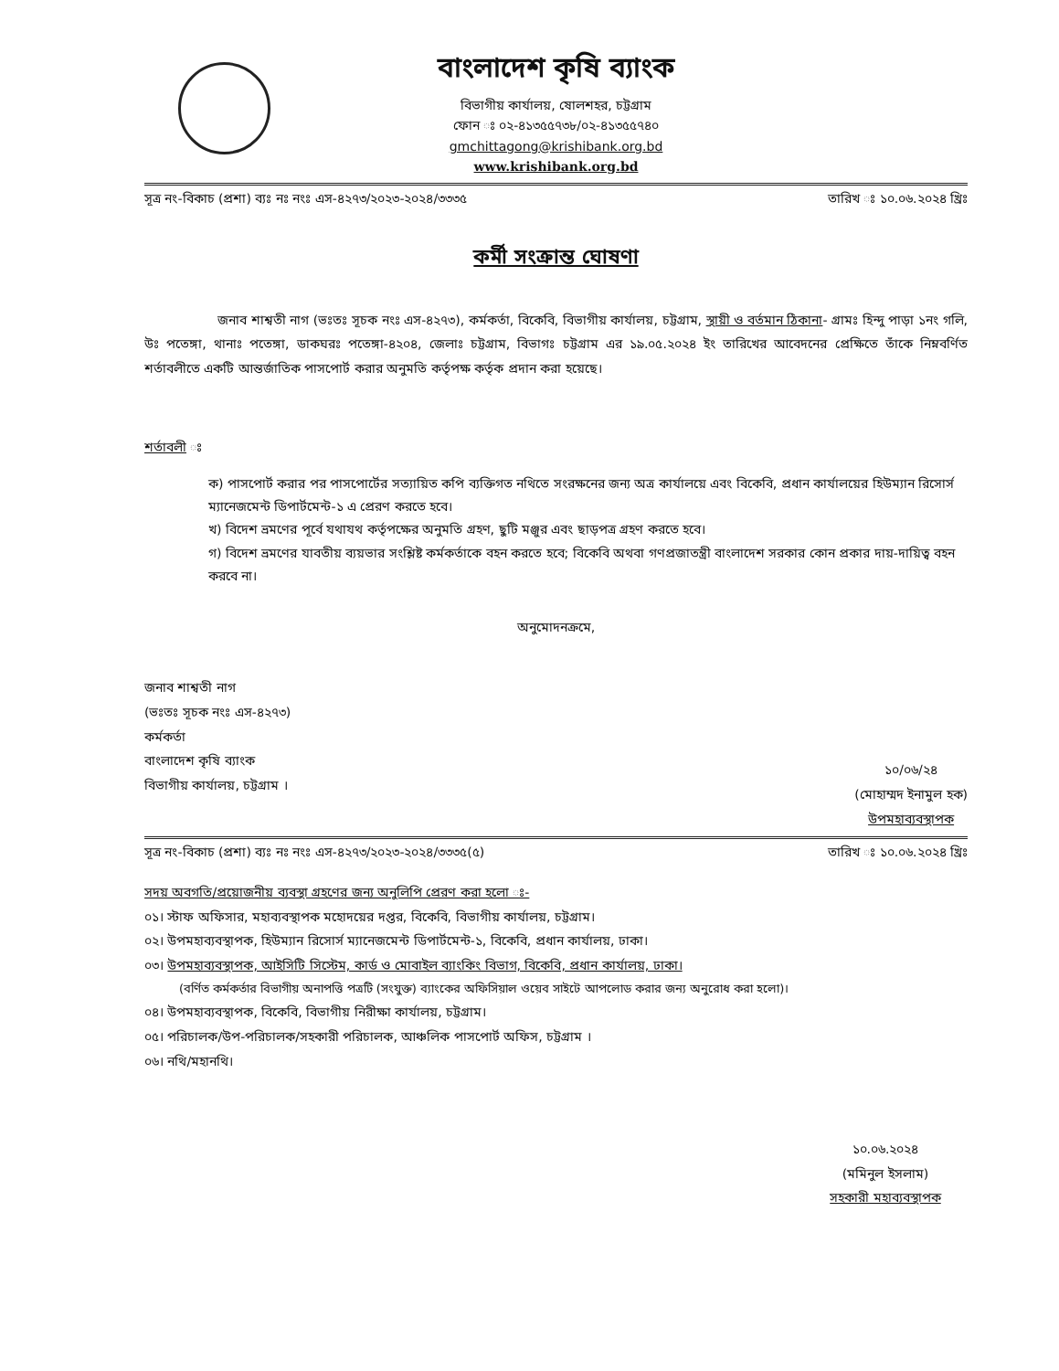বাংলাদেশ কৃষি ব্যাংক
বিভাগীয় কার্যালয়, ষোলশহর, চট্টগ্রাম
ফোন ঃ ০২-৪১৩৫৫৭৩৮/০২-৪১৩৫৫৭৪০
gmchittagong@krishibank.org.bd
www.krishibank.org.bd
সূত্র নং-বিকাচ (প্রশা) ব্যঃ নঃ নংঃ এস-৪২৭৩/২০২৩-২০২৪/৩৩৩৫ তারিখ ঃ ১০.০৬.২০২৪ খ্রিঃ
কর্মী সংক্রান্ত ঘোষণা
জনাব শাশ্বতী নাগ (ভঃতঃ সূচক নংঃ এস-৪২৭৩), কর্মকর্তা, বিকেবি, বিভাগীয় কার্যালয়, চট্টগ্রাম, স্থায়ী ও বর্তমান ঠিকানা- গ্রামঃ হিন্দু পাড়া ১নং গলি, উঃ পতেঙ্গা, থানাঃ পতেঙ্গা, ডাকঘরঃ পতেঙ্গা-৪২০৪, জেলাঃ চট্টগ্রাম, বিভাগঃ চট্টগ্রাম এর ১৯.০৫.২০২৪ ইং তারিখের আবেদনের প্রেক্ষিতে তাঁকে নিম্নবর্ণিত শর্তাবলীতে একটি আন্তর্জাতিক পাসপোর্ট করার অনুমতি কর্তৃপক্ষ কর্তৃক প্রদান করা হয়েছে।
শর্তাবলী ঃ
ক) পাসপোর্ট করার পর পাসপোর্টের সত্যায়িত কপি ব্যক্তিগত নথিতে সংরক্ষনের জন্য অত্র কার্যালয়ে এবং বিকেবি, প্রধান কার্যালয়ের হিউম্যান রিসোর্স ম্যানেজমেন্ট ডিপার্টমেন্ট-১ এ প্রেরণ করতে হবে।
খ) বিদেশ ভ্রমণের পূর্বে যথাযথ কর্তৃপক্ষের অনুমতি গ্রহণ, ছুটি মঞ্জুর এবং ছাড়পত্র গ্রহণ করতে হবে।
গ) বিদেশ ভ্রমণের যাবতীয় ব্যয়ভার সংশ্লিষ্ট কর্মকর্তাকে বহন করতে হবে; বিকেবি অথবা গণপ্রজাতন্ত্রী বাংলাদেশ সরকার কোন প্রকার দায়-দায়িত্ব বহন করবে না।
অনুমোদনক্রমে,
জনাব শাশ্বতী নাগ
(ভঃতঃ সূচক নংঃ এস-৪২৭৩)
কর্মকর্তা
বাংলাদেশ কৃষি ব্যাংক
বিভাগীয় কার্যালয়, চট্টগ্রাম ।
১০/০৬/২৪
(মোহাম্মদ ইনামুল হক)
উপমহাব্যবস্থাপক
সূত্র নং-বিকাচ (প্রশা) ব্যঃ নঃ নংঃ এস-৪২৭৩/২০২৩-২০২৪/৩৩৩৫(৫) তারিখ ঃ ১০.০৬.২০২৪ খ্রিঃ
সদয় অবগতি/প্রয়োজনীয় ব্যবস্থা গ্রহণের জন্য অনুলিপি প্রেরণ করা হলো ঃ-
০১। স্টাফ অফিসার, মহাব্যবস্থাপক মহোদয়ের দপ্তর, বিকেবি, বিভাগীয় কার্যালয়, চট্টগ্রাম।
০২। উপমহাব্যবস্থাপক, হিউম্যান রিসোর্স ম্যানেজমেন্ট ডিপার্টমেন্ট-১, বিকেবি, প্রধান কার্যালয়, ঢাকা।
০৩। উপমহাব্যবস্থাপক, আইসিটি সিস্টেম, কার্ড ও মোবাইল ব্যাংকিং বিভাগ, বিকেবি, প্রধান কার্যালয়, ঢাকা।
(বর্ণিত কর্মকর্তার বিভাগীয় অনাপত্তি পত্রটি (সংযুক্ত) ব্যাংকের অফিসিয়াল ওয়েব সাইটে আপলোড করার জন্য অনুরোধ করা হলো)।
০৪। উপমহাব্যবস্থাপক, বিকেবি, বিভাগীয় নিরীক্ষা কার্যালয়, চট্টগ্রাম।
০৫। পরিচালক/উপ-পরিচালক/সহকারী পরিচালক, আঞ্চলিক পাসপোর্ট অফিস, চট্টগ্রাম ।
০৬। নথি/মহানথি।
১০.০৬.২০২৪
(মমিনুল ইসলাম)
সহকারী মহাব্যবস্থাপক